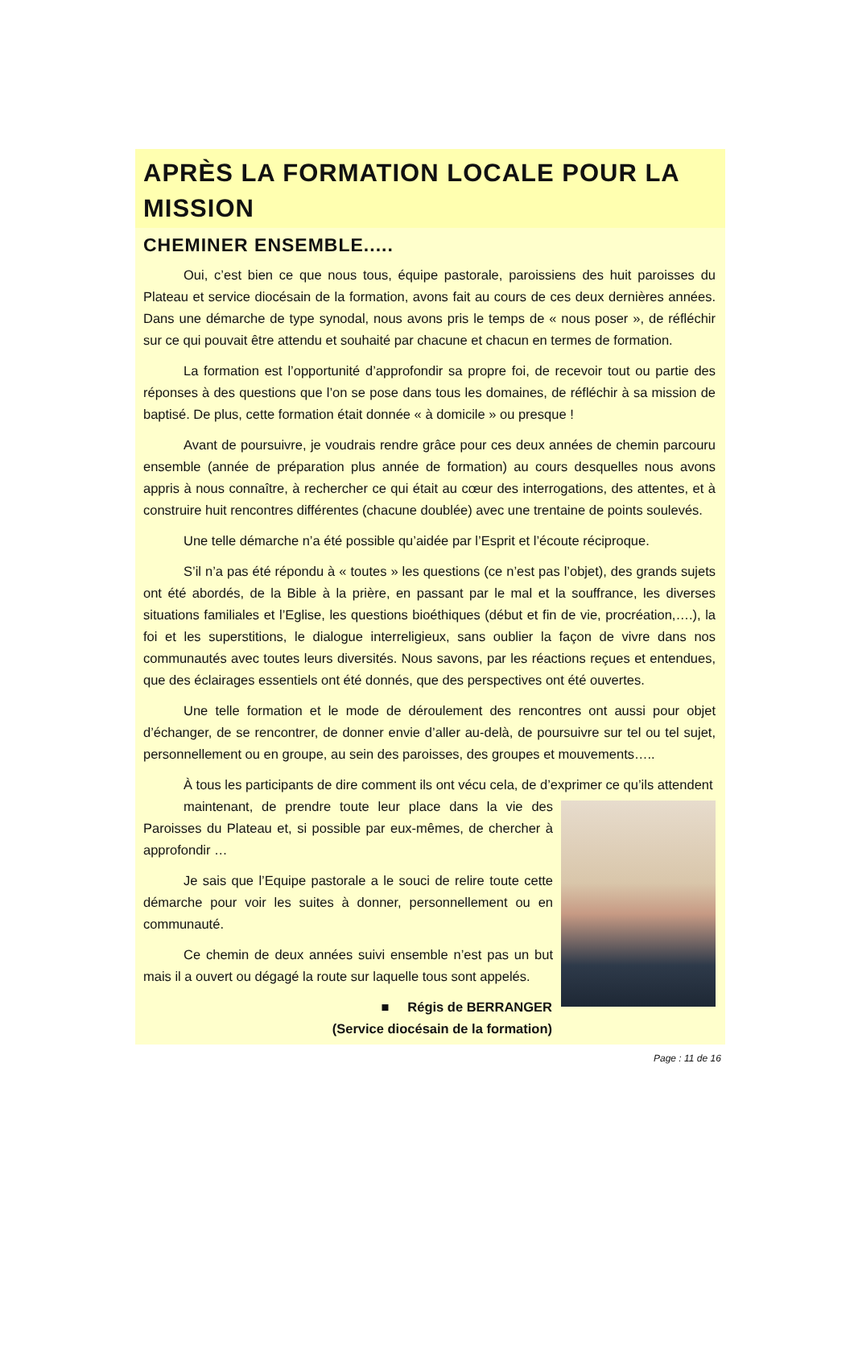APRÈS LA FORMATION LOCALE POUR LA MISSION
CHEMINER ENSEMBLE.....
Oui, c’est bien ce que nous tous, équipe pastorale, paroissiens des huit paroisses du Plateau et service diocésain de la formation, avons fait au cours de ces deux dernières années. Dans une démarche de type synodal, nous avons pris le temps de « nous poser », de réfléchir sur ce qui pouvait être attendu et souhaité par chacune et chacun en termes de formation.
La formation est l’opportunité d’approfondir sa propre foi, de recevoir tout ou partie des réponses à des questions que l’on se pose dans tous les domaines, de réfléchir à sa mission de baptisé. De plus, cette formation était donnée « à domicile » ou presque !
Avant de poursuivre, je voudrais rendre grâce pour ces deux années de chemin parcouru ensemble (année de préparation plus année de formation) au cours desquelles nous avons appris à nous connaître, à rechercher ce qui était au cœur des interrogations, des attentes, et à construire huit rencontres différentes (chacune doublée) avec une trentaine de points soulevés.
Une telle démarche n’a été possible qu’aidée par l’Esprit et l’écoute réciproque.
S’il n’a pas été répondu à « toutes » les questions (ce n’est pas l’objet), des grands sujets ont été abordés, de la Bible à la prière, en passant par le mal et la souffrance, les diverses situations familiales et l’Eglise, les questions bioéthiques (début et fin de vie, procréation,….), la foi et les superstitions, le dialogue interreligieux, sans oublier la façon de vivre dans nos communautés avec toutes leurs diversités. Nous savons, par les réactions reçues et entendues, que des éclairages essentiels ont été donnés, que des perspectives ont été ouvertes.
Une telle formation et le mode de déroulement des rencontres ont aussi pour objet d’échanger, de se rencontrer, de donner envie d’aller au-delà, de poursuivre sur tel ou tel sujet, personnellement ou en groupe, au sein des paroisses, des groupes et mouvements…..
À tous les participants de dire comment ils ont vécu cela, de d’exprimer ce qu’ils attendent
maintenant, de prendre toute leur place dans la vie des Paroisses du Plateau et, si possible par eux-mêmes, de chercher à approfondir …
Je sais que l’Equipe pastorale a le souci de relire toute cette démarche pour voir les suites à donner, personnellement ou en communauté.
Ce chemin de deux années suivi ensemble n’est pas un but mais il a ouvert ou dégagé la route sur laquelle tous sont appelés.
■ Régis de BERRANGER
(Service diocésain de la formation)
Page : 11 de 16